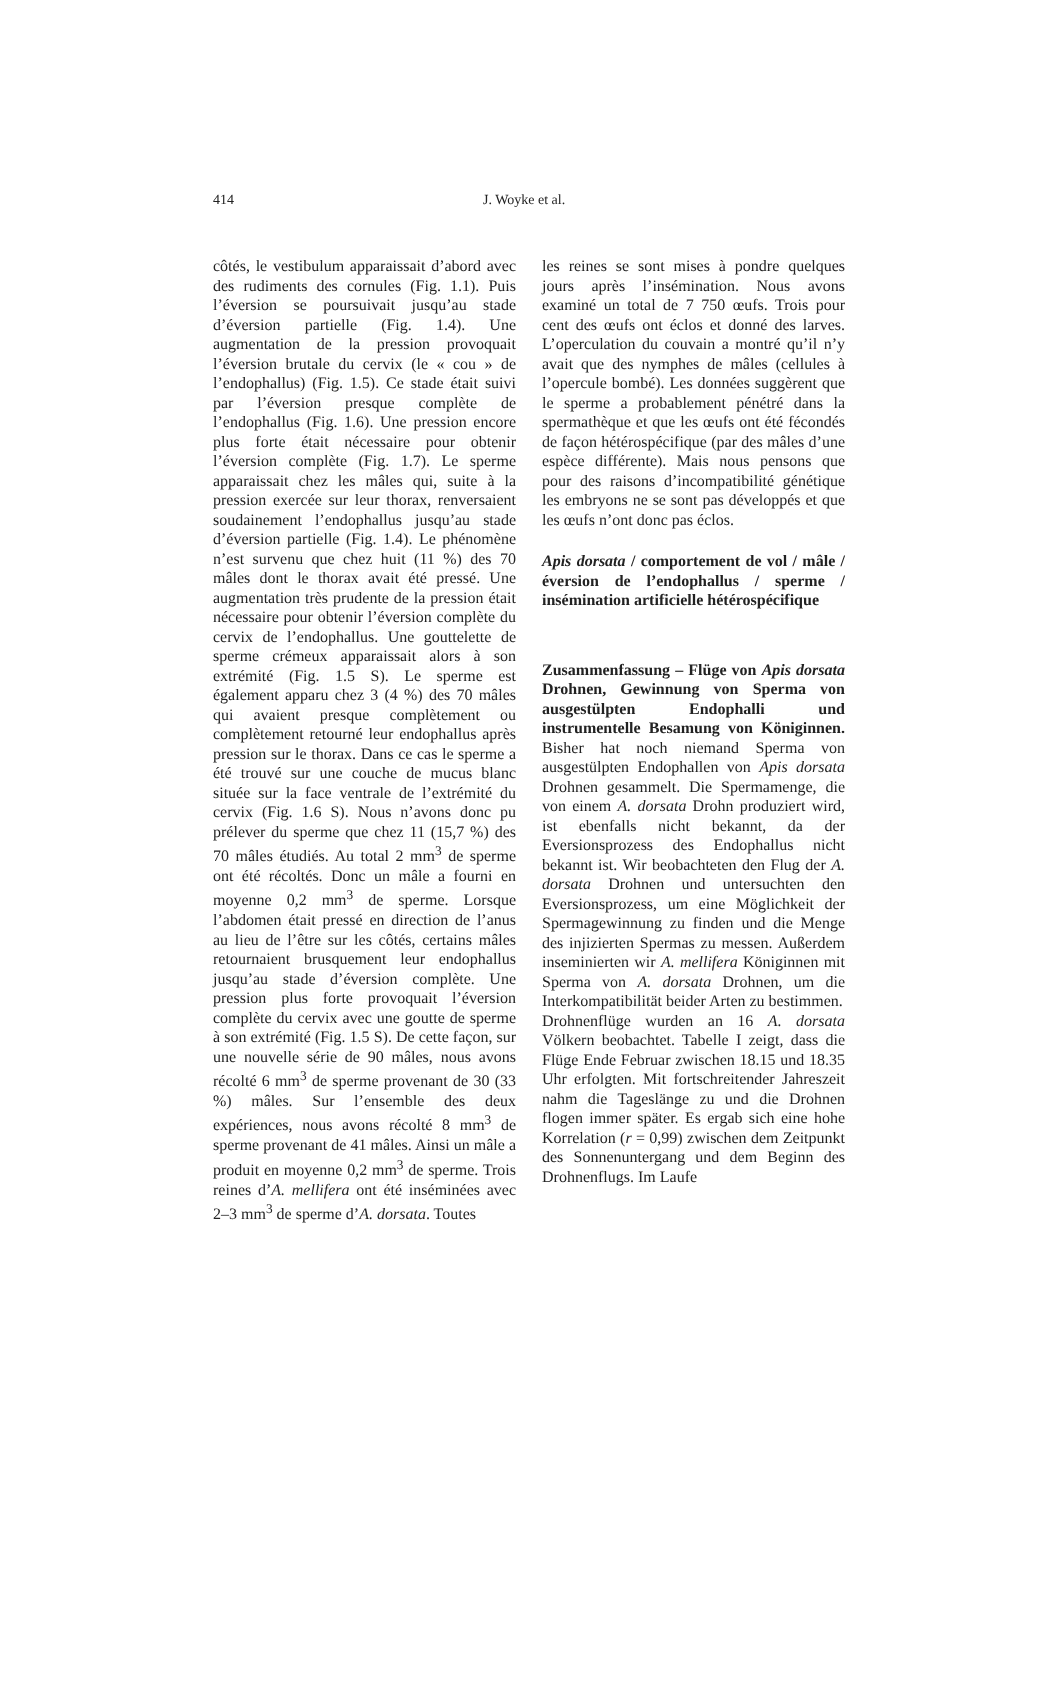414 J. Woyke et al.
côtés, le vestibulum apparaissait d’abord avec des rudiments des cornules (Fig. 1.1). Puis l’éversion se poursuivait jusqu’au stade d’éversion partielle (Fig. 1.4). Une augmentation de la pression provoquait l’éversion brutale du cervix (le « cou » de l’endophallus) (Fig. 1.5). Ce stade était suivi par l’éversion presque complète de l’endophallus (Fig. 1.6). Une pression encore plus forte était nécessaire pour obtenir l’éversion complète (Fig. 1.7). Le sperme apparaissait chez les mâles qui, suite à la pression exercée sur leur thorax, renversaient soudainement l’endophallus jusqu’au stade d’éversion partielle (Fig. 1.4). Le phénomène n’est survenu que chez huit (11 %) des 70 mâles dont le thorax avait été pressé. Une augmentation très prudente de la pression était nécessaire pour obtenir l’éversion complète du cervix de l’endophallus. Une gouttelette de sperme crémeux apparaissait alors à son extrémité (Fig. 1.5 S). Le sperme est également apparu chez 3 (4 %) des 70 mâles qui avaient presque complètement ou complètement retourné leur endophallus après pression sur le thorax. Dans ce cas le sperme a été trouvé sur une couche de mucus blanc située sur la face ventrale de l’extrémité du cervix (Fig. 1.6 S). Nous n’avons donc pu prélever du sperme que chez 11 (15,7 %) des 70 mâles étudiés. Au total 2 mm<sup>3</sup> de sperme ont été récoltés. Donc un mâle a fourni en moyenne 0,2 mm<sup>3</sup> de sperme. Lorsque l’abdomen était pressé en direction de l’anus au lieu de l’être sur les côtés, certains mâles retournaient brusquement leur endophallus jusqu’au stade d’éversion complète. Une pression plus forte provoquait l’éversion complète du cervix avec une goutte de sperme à son extrémité (Fig. 1.5 S). De cette façon, sur une nouvelle série de 90 mâles, nous avons récolté 6 mm<sup>3</sup> de sperme provenant de 30 (33 %) mâles. Sur l’ensemble des deux expériences, nous avons récolté 8 mm<sup>3</sup> de sperme provenant de 41 mâles. Ainsi un mâle a produit en moyenne 0,2 mm<sup>3</sup> de sperme. Trois reines d’A. mellifera ont été inséminées avec 2–3 mm<sup>3</sup> de sperme d’A. dorsata. Toutes
les reines se sont mises à pondre quelques jours après l’insémination. Nous avons examiné un total de 7 750 œufs. Trois pour cent des œufs ont éclos et donné des larves. L’operculation du couvain a montré qu’il n’y avait que des nymphes de mâles (cellules à l’opercule bombé). Les données suggèrent que le sperme a probablement pénétré dans la spermathèque et que les œufs ont été fécondés de façon hétérospécifique (par des mâles d’une espèce différente). Mais nous pensons que pour des raisons d’incompatibilité génétique les embryons ne se sont pas développés et que les œufs n’ont donc pas éclos.
Apis dorsata / comportement de vol / mâle / éversion de l’endophallus / sperme / insémination artificielle hétérospécifique
Zusammenfassung – Flüge von Apis dorsata Drohnen, Gewinnung von Sperma von ausgestülpten Endophalli und instrumentelle Besamung von Königinnen. Bisher hat noch niemand Sperma von ausgestülpten Endophallen von Apis dorsata Drohnen gesammelt. Die Spermamenge, die von einem A. dorsata Drohn produziert wird, ist ebenfalls nicht bekannt, da der Eversionsprozess des Endophallus nicht bekannt ist. Wir beobachteten den Flug der A. dorsata Drohnen und untersuchten den Eversionsprozess, um eine Möglichkeit der Spermagewinnung zu finden und die Menge des injizierten Spermas zu messen. Außerdem inseminierten wir A. mellifera Königinnen mit Sperma von A. dorsata Drohnen, um die Interkompatibilität beider Arten zu bestimmen.
Drohnenflüge wurden an 16 A. dorsata Völkern beobachtet. Tabelle I zeigt, dass die Flüge Ende Februar zwischen 18.15 und 18.35 Uhr erfolgten. Mit fortschreitender Jahreszeit nahm die Tageslänge zu und die Drohnen flogen immer später. Es ergab sich eine hohe Korrelation (r = 0,99) zwischen dem Zeitpunkt des Sonnenuntergang und dem Beginn des Drohnenflugs. Im Laufe